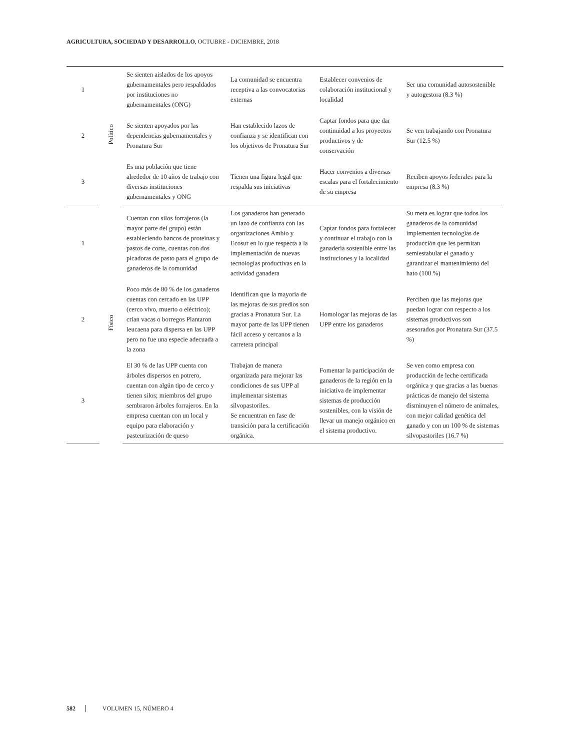AGRICULTURA, SOCIEDAD Y DESARROLLO, OCTUBRE - DICIEMBRE, 2018
| 1 | Político | Se sienten aislados de los apoyos gubernamentales pero respaldados por instituciones no gubernamentales (ONG) | La comunidad se encuentra receptiva a las convocatorias externas | Establecer convenios de colaboración institucional y localidad | Ser una comunidad autosostenible y autogestora (8.3 %) |
| 2 | | Se sienten apoyados por las dependencias gubernamentales y Pronatura Sur | Han establecido lazos de confianza y se identifican con los objetivos de Pronatura Sur | Captar fondos para que dar continuidad a los proyectos productivos y de conservación | Se ven trabajando con Pronatura Sur (12.5 %) |
| 3 | | Es una población que tiene alrededor de 10 años de trabajo con diversas instituciones gubernamentales y ONG | Tienen una figura legal que respalda sus iniciativas | Hacer convenios a diversas escalas para el fortalecimiento de su empresa | Reciben apoyos federales para la empresa (8.3 %) |
| 1 | Físico | Cuentan con silos forrajeros (la mayor parte del grupo) están estableciendo bancos de proteínas y pastos de corte, cuentas con dos picadoras de pasto para el grupo de ganaderos de la comunidad | Los ganaderos han generado un lazo de confianza con las organizaciones Ambio y Ecosur en lo que respecta a la implementación de nuevas tecnologías productivas en la actividad ganadera | Captar fondos para fortalecer y continuar el trabajo con la ganadería sostenible entre las instituciones y la localidad | Su meta es lograr que todos los ganaderos de la comunidad implementen tecnologías de producción que les permitan semiestabular el ganado y garantizar el mantenimiento del hato (100 %) |
| 2 | | Poco más de 80 % de los ganaderos cuentas con cercado en las UPP (cerco vivo, muerto o eléctrico); crían vacas o borregos Plantaron leucaena para dispersa en las UPP pero no fue una especie adecuada a la zona | Identifican que la mayoría de las mejoras de sus predios son gracias a Pronatura Sur. La mayor parte de las UPP tienen fácil acceso y cercanos a la carretera principal | Homologar las mejoras de las UPP entre los ganaderos | Perciben que las mejoras que puedan lograr con respecto a los sistemas productivos son asesorados por Pronatura Sur (37.5 %) |
| 3 | | El 30 % de las UPP cuenta con árboles dispersos en potrero, cuentan con algún tipo de cerco y tienen silos; miembros del grupo sembraron árboles forrajeros. En la empresa cuentan con un local y equipo para elaboración y pasteurización de queso | Trabajan de manera organizada para mejorar las condiciones de sus UPP al implementar sistemas silvopastoriles. Se encuentran en fase de transición para la certificación orgánica. | Fomentar la participación de ganaderos de la región en la iniciativa de implementar sistemas de producción sostenibles, con la visión de llevar un manejo orgánico en el sistema productivo. | Se ven como empresa con producción de leche certificada orgánica y que gracias a las buenas prácticas de manejo del sistema disminuyen el número de animales, con mejor calidad genética del ganado y con un 100 % de sistemas silvopastoriles (16.7 %) |
582 VOLUMEN 15, NÚMERO 4